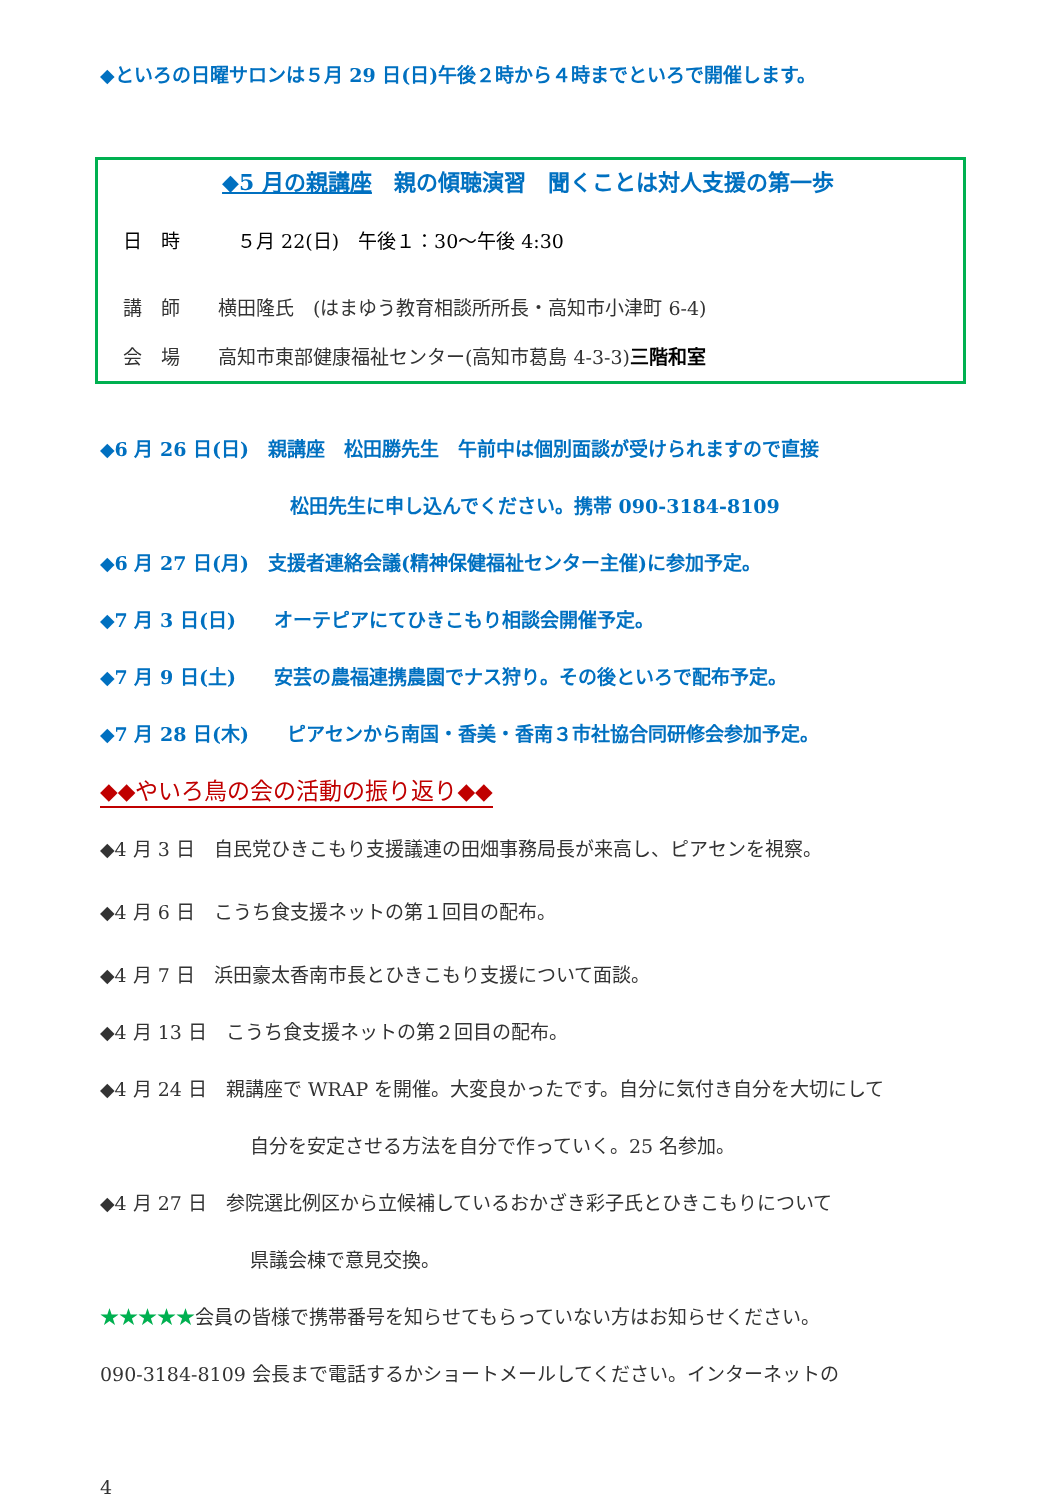◆といろの日曜サロンは５月 29 日(日)午後２時から４時までといろで開催します。
◆5 月の親講座　親の傾聴演習　聞くことは対人支援の第一歩
日　時　　　５月 22(日)　午後１：30～午後 4:30
講　師　　横田隆氏　(はまゆう教育相談所所長・高知市小津町 6-4)
会　場　　高知市東部健康福祉センター(高知市葛島 4-3-3)三階和室
◆6 月 26 日(日)　親講座　松田勝先生　午前中は個別面談が受けられますので直接
松田先生に申し込んでください。携帯 090-3184-8109
◆6 月 27 日(月)　支援者連絡会議(精神保健福祉センター主催)に参加予定。
◆7 月 3 日(日)　　オーテピアにてひきこもり相談会開催予定。
◆7 月 9 日(土)　　安芸の農福連携農園でナス狩り。その後といろで配布予定。
◆7 月 28 日(木)　　ピアセンから南国・香美・香南３市社協合同研修会参加予定。
◆◆やいろ鳥の会の活動の振り返り◆◆
◆4 月 3 日　自民党ひきこもり支援議連の田畑事務局長が来高し、ピアセンを視察。
◆4 月 6 日　こうち食支援ネットの第１回目の配布。
◆4 月 7 日　浜田豪太香南市長とひきこもり支援について面談。
◆4 月 13 日　こうち食支援ネットの第２回目の配布。
◆4 月 24 日　親講座で WRAP を開催。大変良かったです。自分に気付き自分を大切にして
自分を安定させる方法を自分で作っていく。25 名参加。
◆4 月 27 日　参院選比例区から立候補しているおかざき彩子氏とひきこもりについて
県議会棟で意見交換。
★★★★★会員の皆様で携帯番号を知らせてもらっていない方はお知らせください。
090-3184-8109 会長まで電話するかショートメールしてください。インターネットの
4